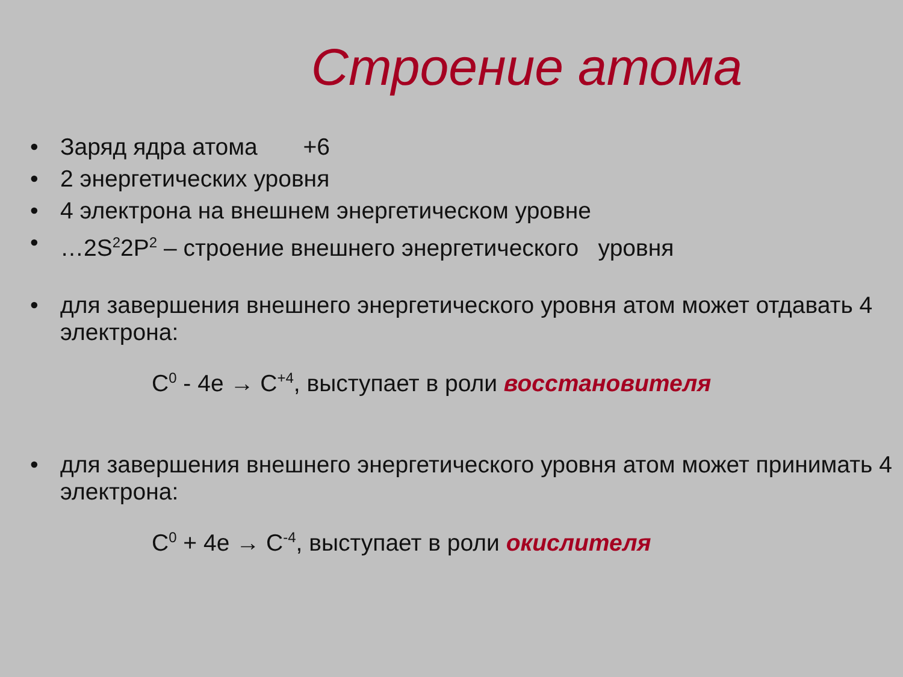Строение атома
• Заряд ядра атома +6
• 2 энергетических уровня
• 4 электрона на внешнем энергетическом уровне
• …2S<sup>2</sup>2P<sup>2</sup> – строение внешнего энергетического уровня
• для завершения внешнего энергетического уровня атом может отдавать 4 электрона:
C<sup>0</sup> - 4e → C<sup>+4</sup>, выступает в роли восстановителя
• для завершения внешнего энергетического уровня атом может принимать 4 электрона:
C<sup>0</sup> + 4e → C<sup>-4</sup>, выступает в роли окислителя